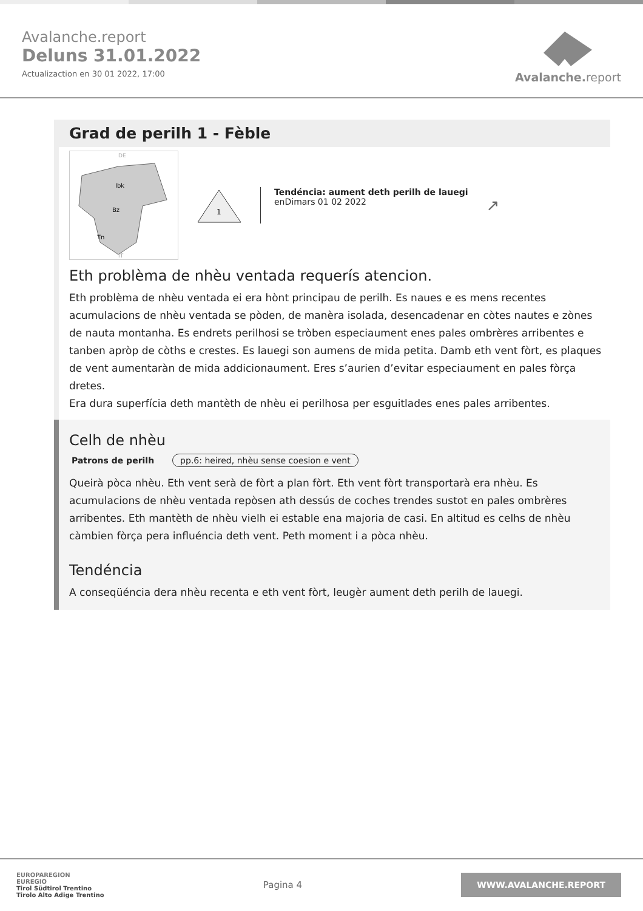Avalanche.report
Deluns 31.01.2022
Actualizaction en 30 01 2022, 17:00
Avalanche. report
Grad de perilh 1 - Fèble
Ibk
Bz
Tn
DE
IT
1
Tendéncia: aument deth perilh de lauegi
enDimars 01 02 2022
↗
Eth problèma de nhèu ventada requerís atencion.
Eth problèma de nhèu ventada ei era hònt principau de perilh. Es naues e es mens recentes acumulacions de nhèu ventada se pòden, de manèra isolada, desencadenar en còtes nautes e zònes de nauta montanha. Es endrets perilhosi se tròben especiaument enes pales ombrères arribentes e tanben apròp de còths e crestes. Es lauegi son aumens de mida petita. Damb eth vent fòrt, es plaques de vent aumentaràn de mida addicionaument. Eres s’aurien d’evitar especiaument en pales fòrça dretes.
Era dura superfícia deth mantèth de nhèu ei perilhosa per esguitlades enes pales arribentes.
Celh de nhèu
Patrons de perilh pp.6: heired, nhèu sense coesion e vent
Queirà pòca nhèu. Eth vent serà de fòrt a plan fòrt. Eth vent fòrt transportarà era nhèu. Es acumulacions de nhèu ventada repòsen ath dessús de coches trendes sustot en pales ombrères arribentes. Eth mantèth de nhèu vielh ei estable ena majoria de casi. En altitud es celhs de nhèu càmbien fòrça pera influéncia deth vent. Peth moment i a pòca nhèu.
Tendéncia
A conseqüéncia dera nhèu recenta e eth vent fòrt, leugèr aument deth perilh de lauegi.
EUROPAREGION
EUREGIO
Tirol Südtirol Trentino
Tirolo Alto Adige Trentino
Pagina 4
WWW.AVALANCHE.REPORT